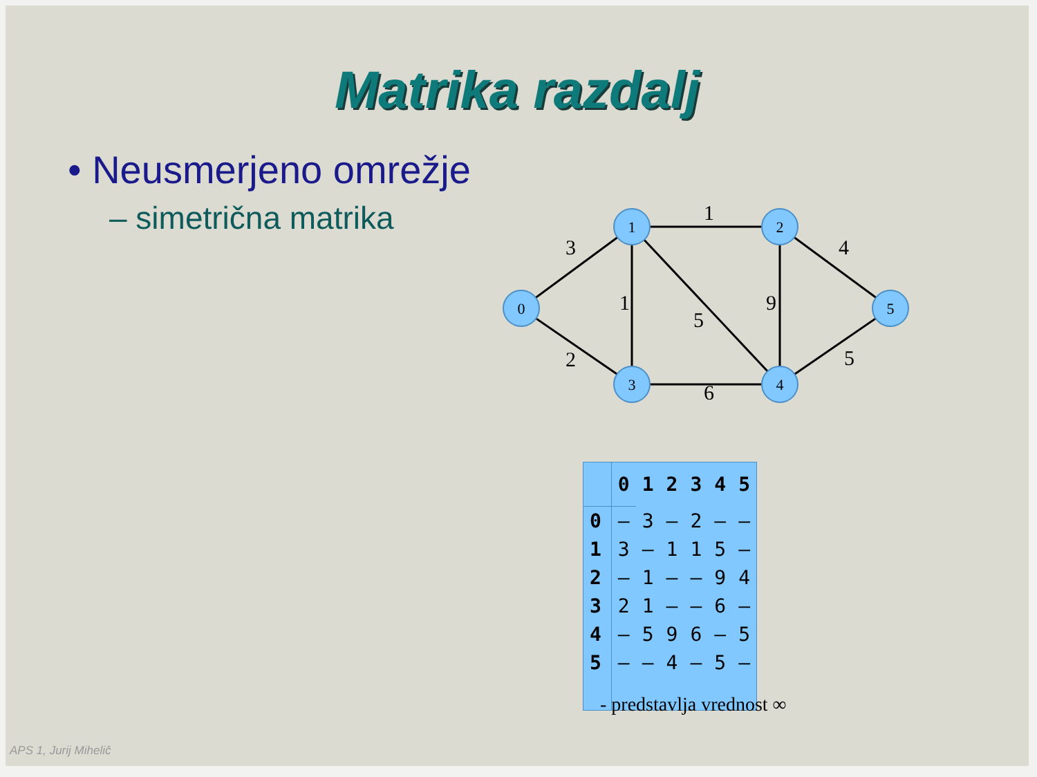Matrika razdalj
• Neusmerjeno omrežje
– simetrična matrika
0
1
2
3
4
5
3
2
1
1
5
9
6
4
5
| | 0 | 1 | 2 | 3 | 4 | 5 |
| --- | --- | --- | --- | --- | --- | --- |
| 0 | – | 3 | – | 2 | – | – |
| 1 | 3 | – | 1 | 1 | 5 | – |
| 2 | – | 1 | – | – | 9 | 4 |
| 3 | 2 | 1 | – | – | 6 | – |
| 4 | – | 5 | 9 | 6 | – | 5 |
| 5 | – | – | 4 | – | 5 | – |
- predstavlja vrednost ∞
APS 1, Jurij Mihelič